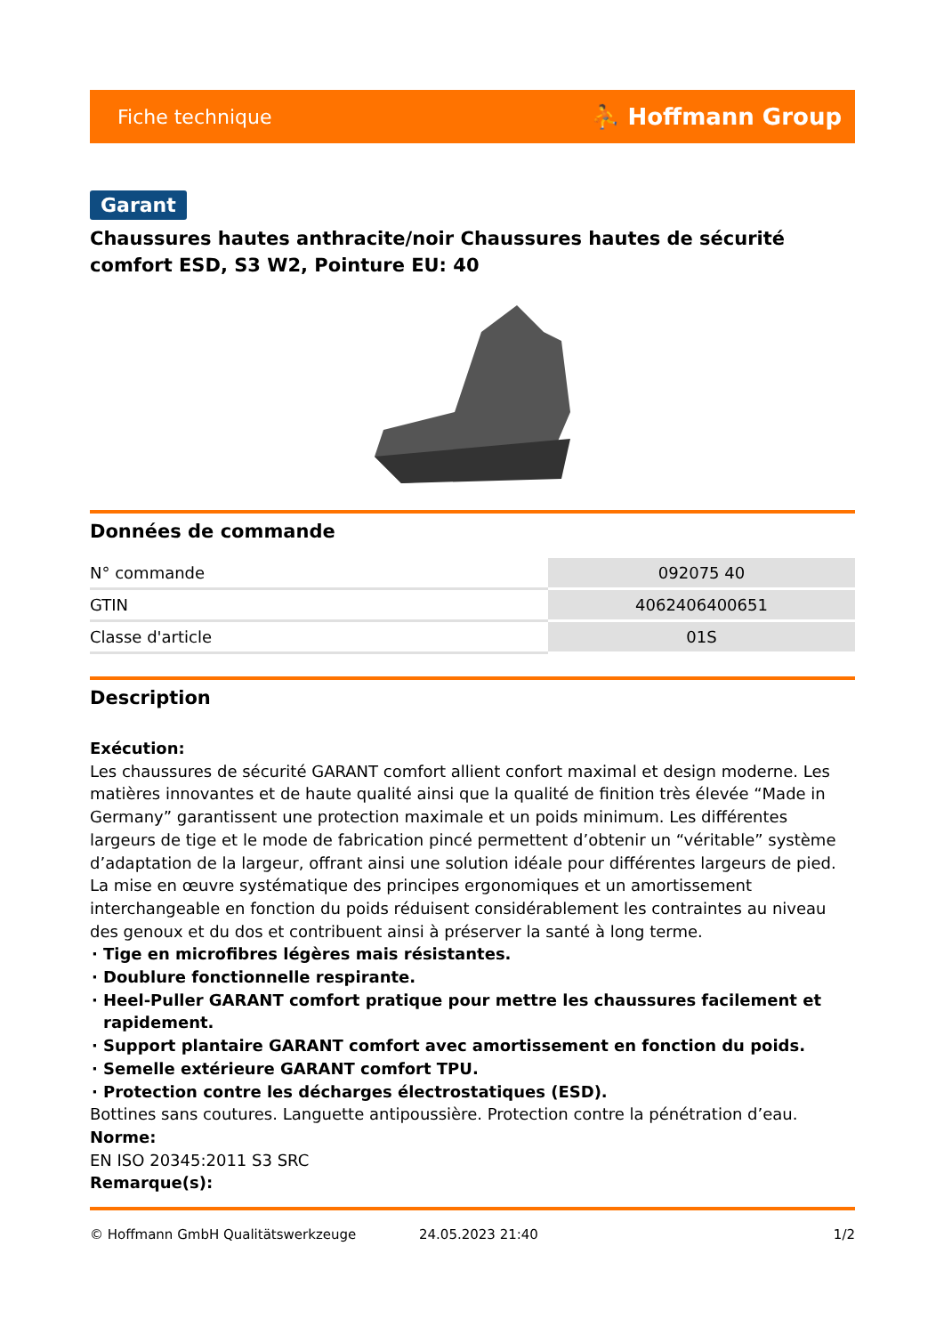Fiche technique ⛹ Hoffmann Group
Garant
Chaussures hautes anthracite/noir Chaussures hautes de sécurité comfort ESD, S3 W2, Pointure EU: 40
Données de commande
| N° commande | 092075 40 |
| GTIN | 4062406400651 |
| Classe d'article | 01S |
Description
Exécution:
Les chaussures de sécurité GARANT comfort allient confort maximal et design moderne. Les matières innovantes et de haute qualité ainsi que la qualité de finition très élevée “Made in Germany” garantissent une protection maximale et un poids minimum. Les différentes largeurs de tige et le mode de fabrication pincé permettent d’obtenir un “véritable” système d’adaptation de la largeur, offrant ainsi une solution idéale pour différentes largeurs de pied. La mise en œuvre systématique des principes ergonomiques et un amortissement interchangeable en fonction du poids réduisent considérablement les contraintes au niveau des genoux et du dos et contribuent ainsi à préserver la santé à long terme.
Tige en microfibres légères mais résistantes.
Doublure fonctionnelle respirante.
Heel-Puller GARANT comfort pratique pour mettre les chaussures facilement et rapidement.
Support plantaire GARANT comfort avec amortissement en fonction du poids.
Semelle extérieure GARANT comfort TPU.
Protection contre les décharges électrostatiques (ESD).
Bottines sans coutures. Languette antipoussière. Protection contre la pénétration d’eau.
Norme:
EN ISO 20345:2011 S3 SRC
Remarque(s):
© Hoffmann GmbH Qualitätswerkzeuge 24.05.2023 21:40 1/2